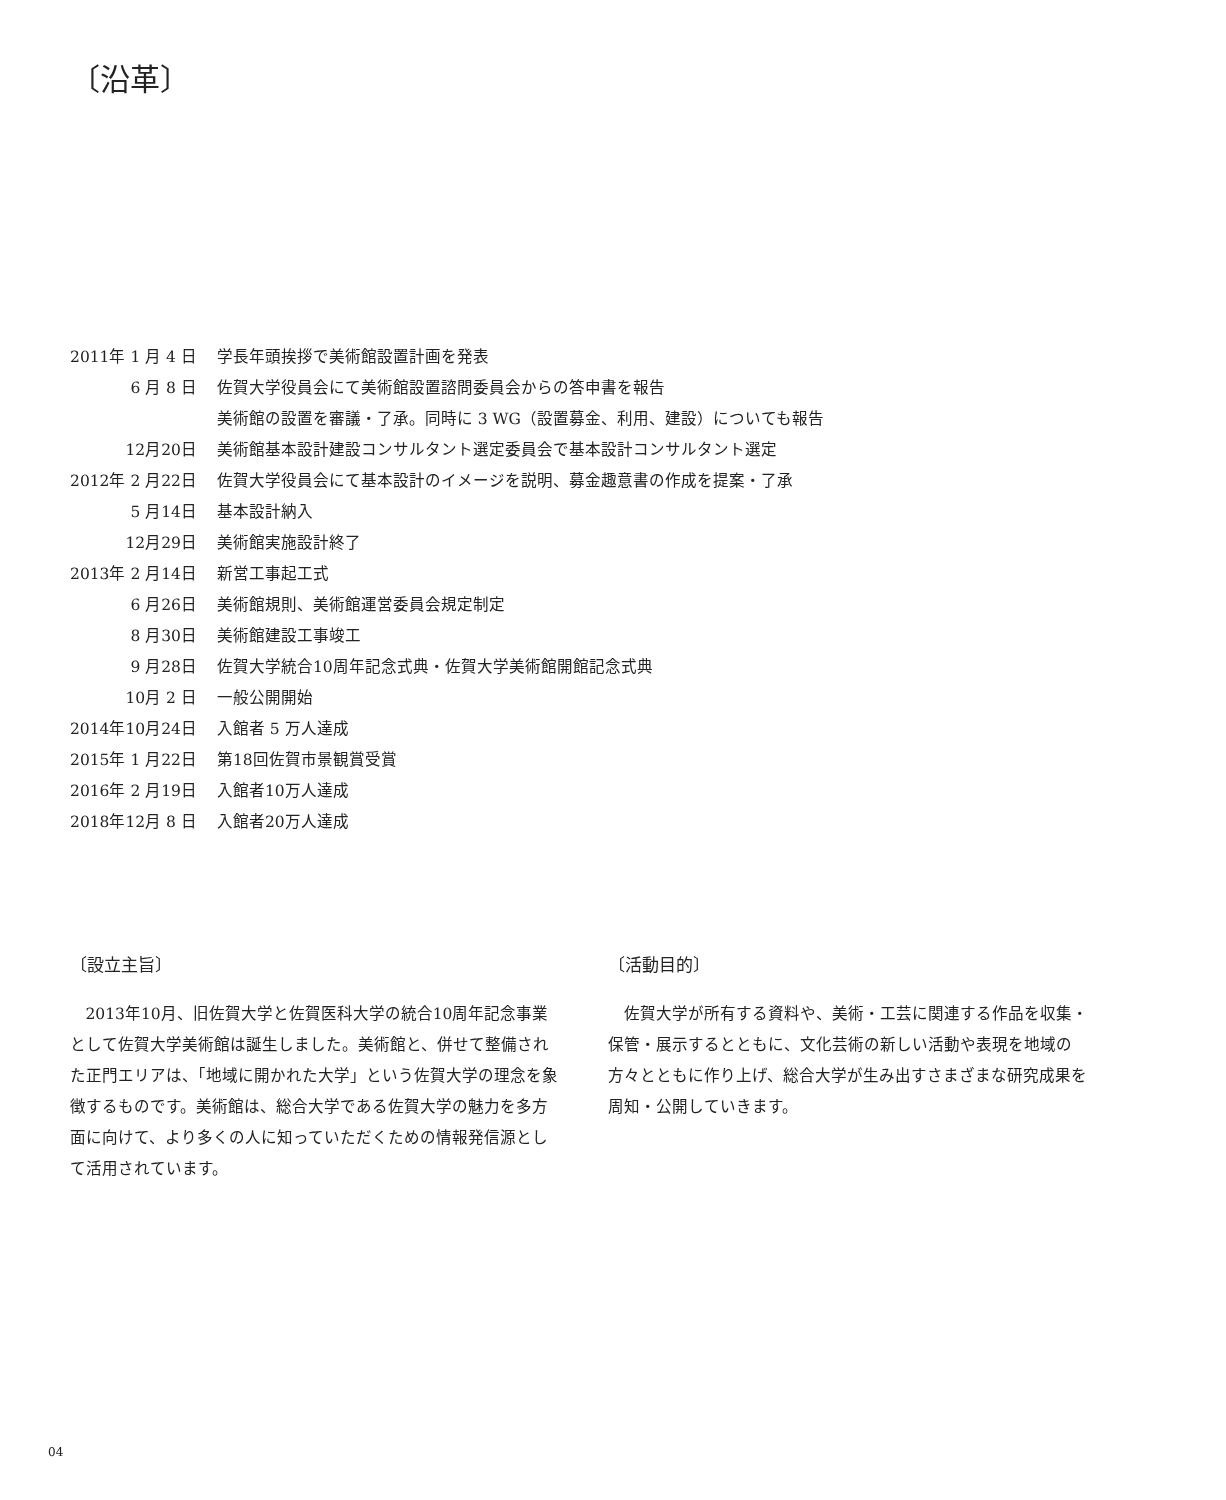〔沿革〕
| 2011年 1 月 4 日 | 学長年頭挨拶で美術館設置計画を発表 |
| 6 月 8 日 | 佐賀大学役員会にて美術館設置諮問委員会からの答申書を報告 |
| | 美術館の設置を審議・了承。同時に 3 WG（設置募金、利用、建設）についても報告 |
| 12月20日 | 美術館基本設計建設コンサルタント選定委員会で基本設計コンサルタント選定 |
| 2012年 2 月22日 | 佐賀大学役員会にて基本設計のイメージを説明、募金趣意書の作成を提案・了承 |
| 5 月14日 | 基本設計納入 |
| 12月29日 | 美術館実施設計終了 |
| 2013年 2 月14日 | 新営工事起工式 |
| 6 月26日 | 美術館規則、美術館運営委員会規定制定 |
| 8 月30日 | 美術館建設工事竣工 |
| 9 月28日 | 佐賀大学統合10周年記念式典・佐賀大学美術館開館記念式典 |
| 10月 2 日 | 一般公開開始 |
| 2014年10月24日 | 入館者 5 万人達成 |
| 2015年 1 月22日 | 第18回佐賀市景観賞受賞 |
| 2016年 2 月19日 | 入館者10万人達成 |
| 2018年12月 8 日 | 入館者20万人達成 |
〔設立主旨〕
2013年10月、旧佐賀大学と佐賀医科大学の統合10周年記念事業として佐賀大学美術館は誕生しました。美術館と、併せて整備された正門エリアは、「地域に開かれた大学」という佐賀大学の理念を象徴するものです。美術館は、総合大学である佐賀大学の魅力を多方面に向けて、より多くの人に知っていただくための情報発信源として活用されています。
〔活動目的〕
佐賀大学が所有する資料や、美術・工芸に関連する作品を収集・保管・展示するとともに、文化芸術の新しい活動や表現を地域の方々とともに作り上げ、総合大学が生み出すさまざまな研究成果を周知・公開していきます。
04